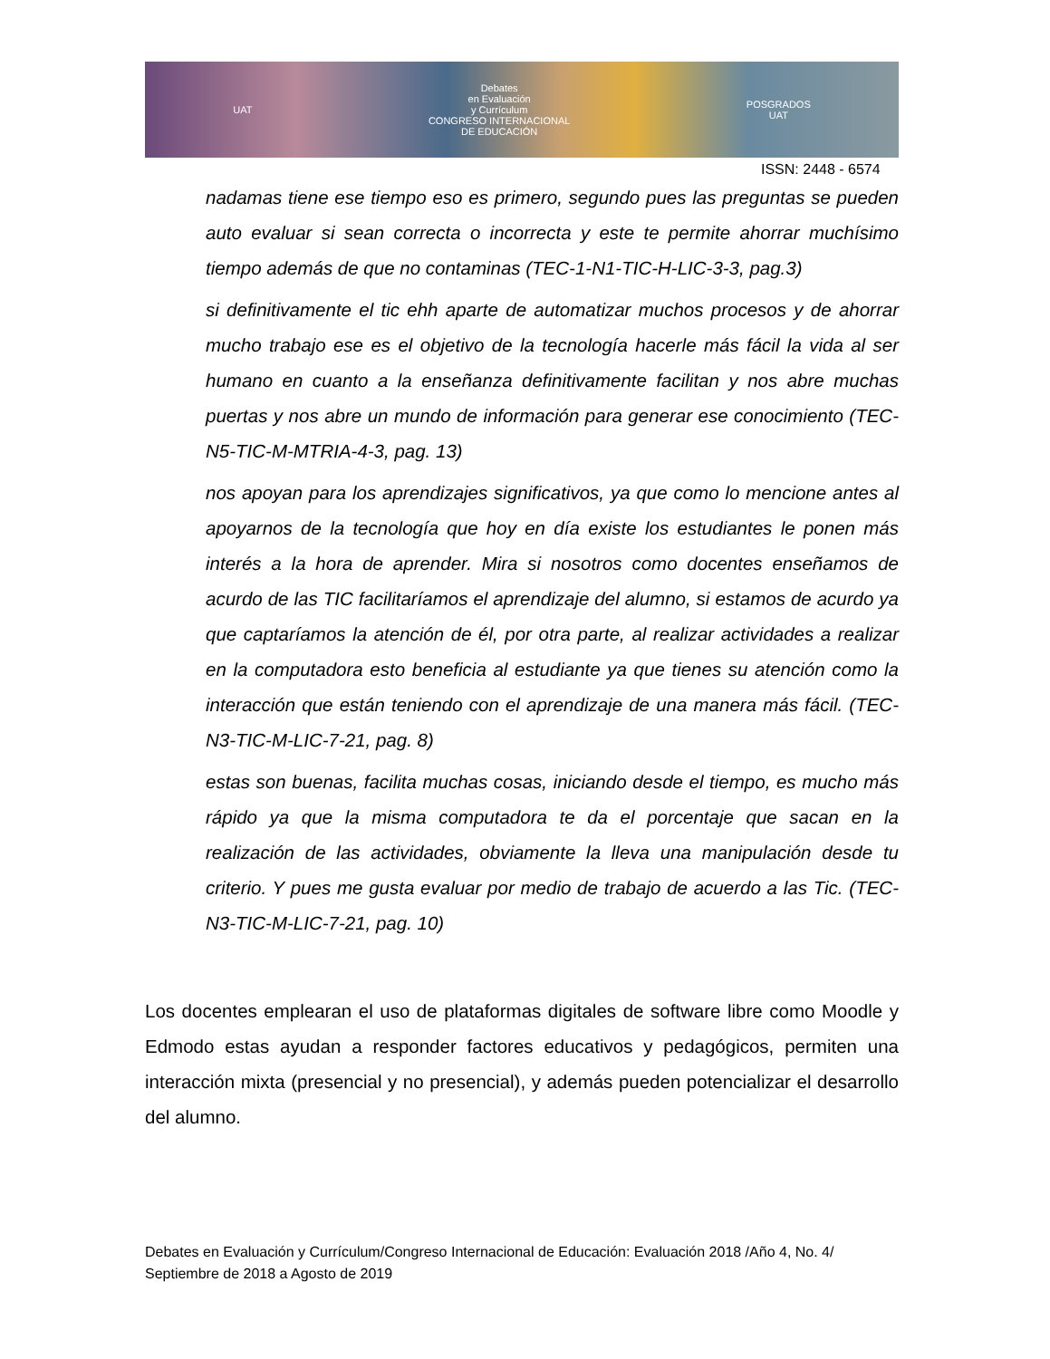UAT Debates
en Evaluación
y Currículum
CONGRESO INTERNACIONAL
DE EDUCACIÓN POSGRADOS
UAT
ISSN: 2448 - 6574
nadamas tiene ese tiempo eso es primero, segundo pues las preguntas se pueden auto evaluar si sean correcta o incorrecta y este te permite ahorrar muchísimo tiempo además de que no contaminas (TEC-1-N1-TIC-H-LIC-3-3, pag.3)
si definitivamente el tic ehh aparte de automatizar muchos procesos y de ahorrar mucho trabajo ese es el objetivo de la tecnología hacerle más fácil la vida al ser humano en cuanto a la enseñanza definitivamente facilitan y nos abre muchas puertas y nos abre un mundo de información para generar ese conocimiento (TEC-N5-TIC-M-MTRIA-4-3, pag. 13)
nos apoyan para los aprendizajes significativos, ya que como lo mencione antes al apoyarnos de la tecnología que hoy en día existe los estudiantes le ponen más interés a la hora de aprender. Mira si nosotros como docentes enseñamos de acurdo de las TIC facilitaríamos el aprendizaje del alumno, si estamos de acurdo ya que captaríamos la atención de él, por otra parte, al realizar actividades a realizar en la computadora esto beneficia al estudiante ya que tienes su atención como la interacción que están teniendo con el aprendizaje de una manera más fácil. (TEC-N3-TIC-M-LIC-7-21, pag. 8)
estas son buenas, facilita muchas cosas, iniciando desde el tiempo, es mucho más rápido ya que la misma computadora te da el porcentaje que sacan en la realización de las actividades, obviamente la lleva una manipulación desde tu criterio. Y pues me gusta evaluar por medio de trabajo de acuerdo a las Tic. (TEC-N3-TIC-M-LIC-7-21, pag. 10)
Los docentes emplearan el uso de plataformas digitales de software libre como Moodle y Edmodo estas ayudan a responder factores educativos y pedagógicos, permiten una interacción mixta (presencial y no presencial), y además pueden potencializar el desarrollo del alumno.
Debates en Evaluación y Currículum/Congreso Internacional de Educación: Evaluación 2018 /Año 4, No. 4/ Septiembre de 2018 a Agosto de 2019